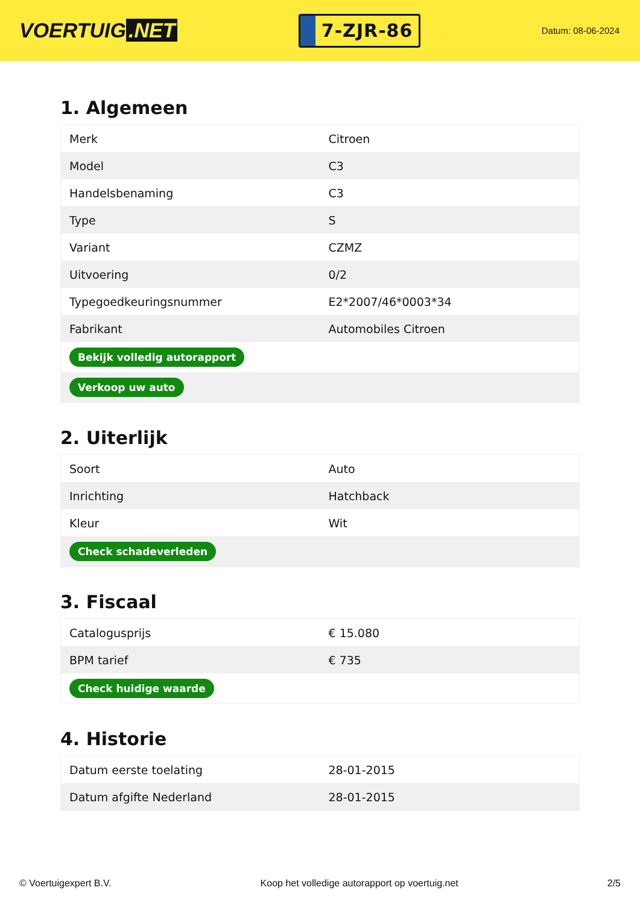VOERTUIG.NET
7-ZJR-86
Datum: 08-06-2024
1. Algemeen
| Merk | Citroen |
| Model | C3 |
| Handelsbenaming | C3 |
| Type | S |
| Variant | CZMZ |
| Uitvoering | 0/2 |
| Typegoedkeuringsnummer | E2*2007/46*0003*34 |
| Fabrikant | Automobiles Citroen |
| Bekijk volledig autorapport | |
| Verkoop uw auto | |
2. Uiterlijk
| Soort | Auto |
| Inrichting | Hatchback |
| Kleur | Wit |
| Check schadeverleden | |
3. Fiscaal
| Catalogusprijs | € 15.080 |
| BPM tarief | € 735 |
| Check huidige waarde | |
4. Historie
| Datum eerste toelating | 28-01-2015 |
| Datum afgifte Nederland | 28-01-2015 |
© Voertuigexpert B.V. Koop het volledige autorapport op voertuig.net 2/5